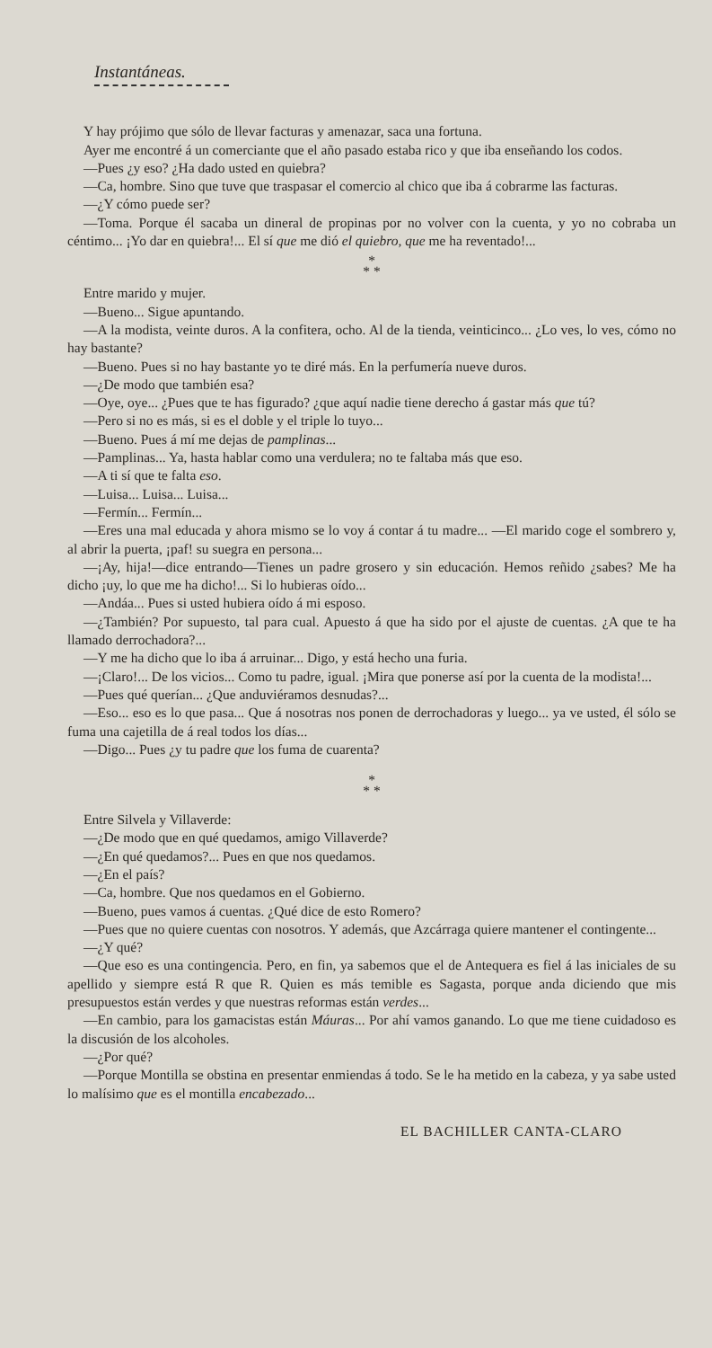Instantáneas.
Y hay prójimo que sólo de llevar facturas y amenazar, saca una fortuna.
Ayer me encontré á un comerciante que el año pasado estaba rico y que iba enseñando los codos.
—Pues ¿y eso? ¿Ha dado usted en quiebra?
—Ca, hombre. Sino que tuve que traspasar el comercio al chico que iba á cobrarme las facturas.
—¿Y cómo puede ser?
—Toma. Porque él sacaba un dineral de propinas por no volver con la cuenta, y yo no cobraba un céntimo... ¡Yo dar en quiebra!... El sí que me dió el quiebro, que me ha reventado!...
*
* *
Entre marido y mujer.
—Bueno... Sigue apuntando.
—A la modista, veinte duros. A la confitera, ocho. Al de la tienda, veinticinco... ¿Lo ves, lo ves, cómo no hay bastante?
—Bueno. Pues si no hay bastante yo te diré más. En la perfumería nueve duros.
—¿De modo que también esa?
—Oye, oye... ¿Pues que te has figurado? ¿que aquí nadie tiene derecho á gastar más que tú?
—Pero si no es más, si es el doble y el triple lo tuyo...
—Bueno. Pues á mí me dejas de pamplinas...
—Pamplinas... Ya, hasta hablar como una verdulera; no te faltaba más que eso.
—A ti sí que te falta eso.
—Luisa... Luisa... Luisa...
—Fermín... Fermín...
—Eres una mal educada y ahora mismo se lo voy á contar á tu madre... —El marido coge el sombrero y, al abrir la puerta, ¡paf! su suegra en persona...
—¡Ay, hija!—dice entrando—Tienes un padre grosero y sin educación. Hemos reñido ¿sabes? Me ha dicho ¡uy, lo que me ha dicho!... Si lo hubieras oído...
—Andáa... Pues si usted hubiera oído á mi esposo.
—¿También? Por supuesto, tal para cual. Apuesto á que ha sido por el ajuste de cuentas. ¿A que te ha llamado derrochadora?...
—Y me ha dicho que lo iba á arruinar... Digo, y está hecho una furia.
—¡Claro!... De los vicios... Como tu padre, igual. ¡Mira que ponerse así por la cuenta de la modista!...
—Pues qué querían... ¿Que anduviéramos desnudas?...
—Eso... eso es lo que pasa... Que á nosotras nos ponen de derrochadoras y luego... ya ve usted, él sólo se fuma una cajetilla de á real todos los días...
—Digo... Pues ¿y tu padre que los fuma de cuarenta?
*
* *
Entre Silvela y Villaverde:
—¿De modo que en qué quedamos, amigo Villaverde?
—¿En qué quedamos?... Pues en que nos quedamos.
—¿En el país?
—Ca, hombre. Que nos quedamos en el Gobierno.
—Bueno, pues vamos á cuentas. ¿Qué dice de esto Romero?
—Pues que no quiere cuentas con nosotros. Y además, que Azcárraga quiere mantener el contingente...
—¿Y qué?
—Que eso es una contingencia. Pero, en fin, ya sabemos que el de Antequera es fiel á las iniciales de su apellido y siempre está R que R. Quien es más temible es Sagasta, porque anda diciendo que mis presupuestos están verdes y que nuestras reformas están verdes...
—En cambio, para los gamacistas están Máuras... Por ahí vamos ganando. Lo que me tiene cuidadoso es la discusión de los alcoholes.
—¿Por qué?
—Porque Montilla se obstina en presentar enmiendas á todo. Se le ha metido en la cabeza, y ya sabe usted lo malísimo que es el montilla encabezado...
EL BACHILLER CANTA-CLARO